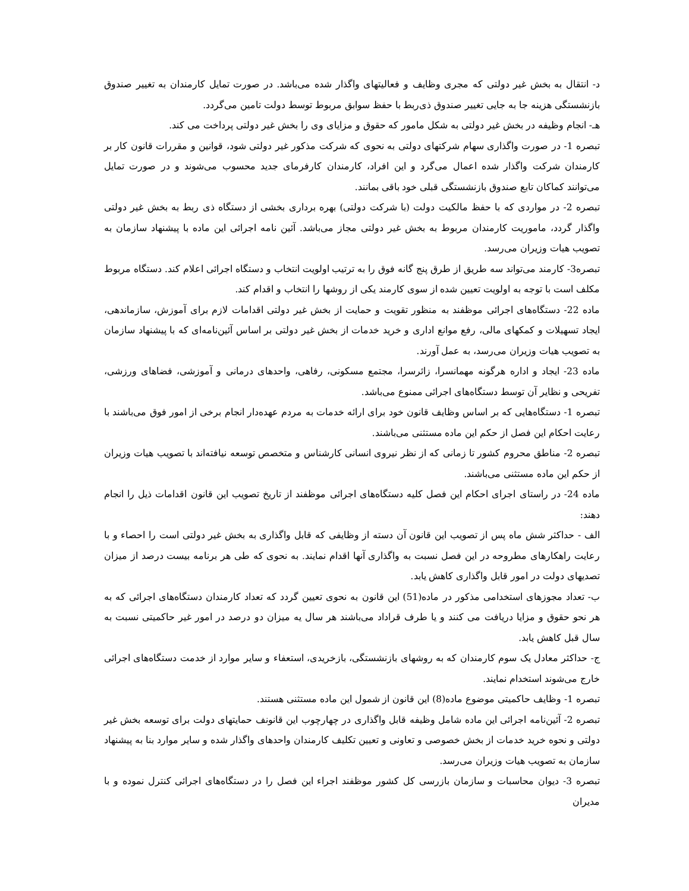د- انتقال به بخش غیر دولتی که مجری وظایف و فعالیتهای واگذار شده می‌باشد. در صورت تمایل کارمندان به تغییر صندوق بازنشستگی هزینه جا به جایی تغییر صندوق ذی‌ربط با حفظ سوابق مربوط توسط دولت تامین می‌گردد.
هـ- انجام وظیفه در بخش غیر دولتی به شکل مامور که حقوق و مزایای وی را بخش غیر دولتی پرداخت می کند.
تبصره 1- در صورت واگذاری سهام شرکتهای دولتی به نحوی که شرکت مذکور غیر دولتی شود، قوانین و مقررات قانون کار بر کارمندان شرکت واگذار شده اعمال می‌گرد و این افراد، کارمندان کارفرمای جدید محسوب می‌شوند و در صورت تمایل می‌توانند کماکان تابع صندوق بازنشستگی قبلی خود باقی بمانند.
تبصره 2- در مواردی که با حفظ مالکیت دولت (با شرکت دولتی) بهره برداری بخشی از دستگاه ذی ربط به بخش غیر دولتی واگذار گردد، ماموریت کارمندان مربوط به بخش غیر دولتی مجاز می‌باشد. آئین نامه اجرائی این ماده با پیشنهاد سازمان به تصویب هیات وزیران می‌رسد.
تبصره3- کارمند می‌تواند سه طریق از طرق پنج گانه فوق را به ترتیب اولویت انتخاب و دستگاه اجرائی اعلام کند. دستگاه مربوط مکلف است با توجه به اولویت تعیین شده از سوی کارمند یکی از روشها را انتخاب و اقدام کند.
ماده 22- دستگاه‌های اجرائی موظفند به منظور تقویت و حمایت از بخش غیر دولتی اقدامات لازم برای آموزش، سازماندهی، ایجاد تسهیلات و کمکهای مالی، رفع موانع اداری و خرید خدمات از بخش غیر دولتی بر اساس آئین‌نامه‌ای که با پیشنهاد سازمان به تصویب هیات وزیران می‌رسد، به عمل آورند.
ماده 23- ایجاد و اداره هرگونه مهمانسرا، زائرسرا، مجتمع مسکونی، رفاهی، واحدهای درمانی و آموزشی، فضاهای ورزشی، تفریحی و نظایر آن توسط دستگاه‌های اجرائی ممنوع می‌باشد.
تبصره 1- دستگاه‌هایی که بر اساس وظایف قانون خود برای ارائه خدمات به مردم عهده‌دار انجام برخی از امور فوق می‌باشند با رعایت احکام این فصل از حکم این ماده مستثنی می‌باشند.
تبصره 2- مناطق محروم کشور تا زمانی که از نظر نیروی انسانی کارشناس و متخصص توسعه نیافته‌اند با تصویب هیات وزیران از حکم این ماده مستثنی می‌باشند.
ماده 24- در راستای اجرای احکام این فصل کلیه دستگاه‌های اجرائی موظفند از تاریخ تصویب این قانون اقدامات ذیل را انجام دهند:
الف - حداکثر شش ماه پس از تصویب این قانون آن دسته از وظایفی که قابل واگذاری به بخش غیر دولتی است را احصاء و با رعایت راهکارهای مطروحه در این فصل نسبت به واگذاری آنها اقدام نمایند. به نحوی که طی هر برنامه بیست درصد از میزان تصدیهای دولت در امور قابل واگذاری کاهش یابد.
ب- تعداد مجوزهای استخدامی مذکور در ماده(51) این قانون به نحوی تعیین گردد که تعداد کارمندان دستگاه‌های اجرائی که به هر نحو حقوق و مزایا دریافت می کنند و یا طرف قراداد می‌باشند هر سال یه میزان دو درصد در امور غیر حاکمیتی نسبت به سال قبل کاهش یابد.
ج- حداکثر معادل یک سوم کارمندان که به روشهای بازنشستگی، بازخریدی، استعفاء و سایر موارد از خدمت دستگاه‌های اجرائی خارج می‌شوند استخدام نمایند.
تبصره 1- وظایف حاکمیتی موضوع ماده(8) این قانون از شمول این ماده مستثنی هستند.
تبصره 2- آئین‌نامه اجرائی این ماده شامل وظیفه قابل واگذاری در چهارچوب این قانونف حمایتهای دولت برای توسعه بخش غیر دولتی و نحوه خرید خدمات از بخش خصوصی و تعاونی و تعیین تکلیف کارمندان واحدهای واگذار شده و سایر موارد بنا به پیشنهاد سازمان به تصویب هیات وزیران می‌رسد.
تبصره 3- دیوان محاسبات و سازمان بازرسی کل کشور موظفند اجراء این فصل را در دستگاه‌های اجرائی کنترل نموده و با مدیران